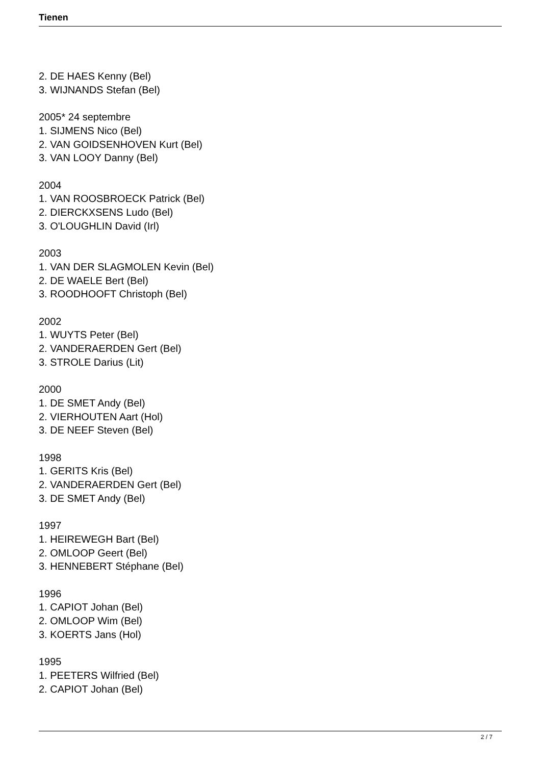Tienen
2. DE HAES Kenny (Bel)
3. WIJNANDS Stefan (Bel)
2005* 24 septembre
1. SIJMENS Nico (Bel)
2. VAN GOIDSENHOVEN Kurt (Bel)
3. VAN LOOY Danny (Bel)
2004
1. VAN ROOSBROECK Patrick (Bel)
2. DIERCKXSENS Ludo (Bel)
3. O'LOUGHLIN David (Irl)
2003
1. VAN DER SLAGMOLEN Kevin (Bel)
2. DE WAELE Bert (Bel)
3. ROODHOOFT Christoph (Bel)
2002
1. WUYTS Peter (Bel)
2. VANDERAERDEN Gert (Bel)
3. STROLE Darius (Lit)
2000
1. DE SMET Andy (Bel)
2. VIERHOUTEN Aart (Hol)
3. DE NEEF Steven (Bel)
1998
1. GERITS Kris (Bel)
2. VANDERAERDEN Gert (Bel)
3. DE SMET Andy (Bel)
1997
1. HEIREWEGH Bart (Bel)
2. OMLOOP Geert (Bel)
3. HENNEBERT Stéphane (Bel)
1996
1. CAPIOT Johan (Bel)
2. OMLOOP Wim (Bel)
3. KOERTS Jans (Hol)
1995
1. PEETERS Wilfried (Bel)
2. CAPIOT Johan (Bel)
2 / 7